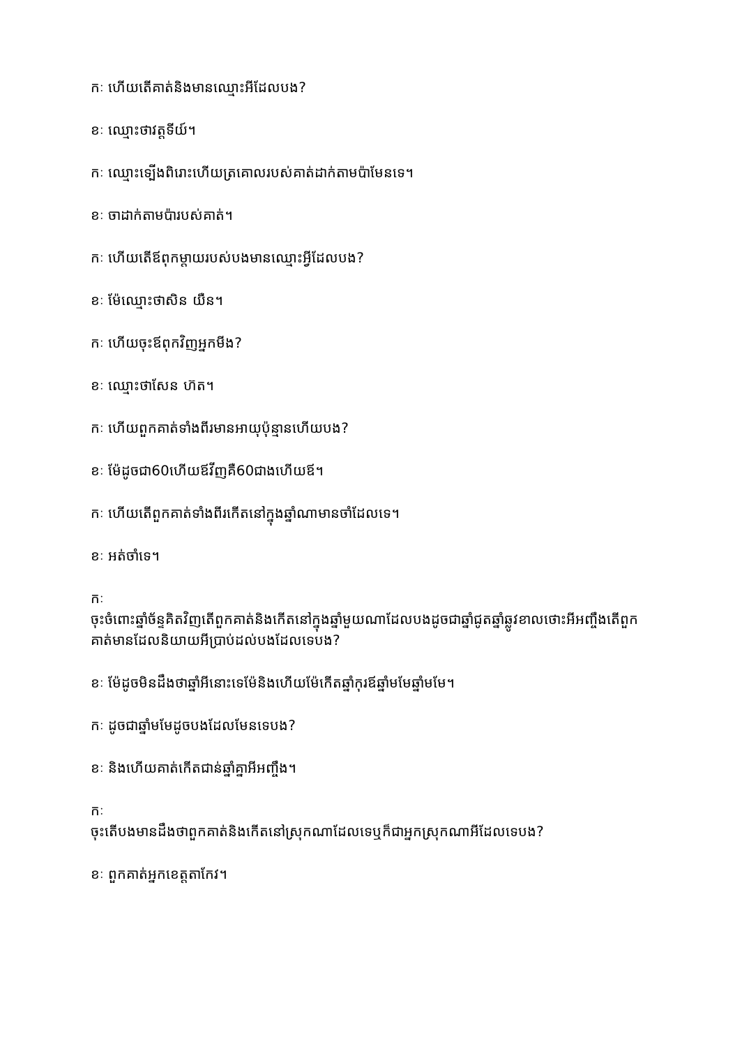កៈ ហើយតើគាត់និងមានឈ្មោះអីដែលបង?
ខៈ ឈ្មោះថាវត្តទីយ៍។
កៈ ឈ្មោះទ្បើងពិរោះហើយត្រគោលរបស់គាត់ដាក់តាមប៉ាមែនទេ។
ខៈ ចាដាក់តាមប៉ារបស់គាត់។
កៈ ហើយតើឪពុកម្តាយរបស់បងមានឈ្មោះអ្វីដែលបង?
ខៈ ម៉ែឈ្មោះថាសិន យឺន។
កៈ ហើយចុះឪពុកវិញអ្នកមីង?
ខៈ ឈ្មោះថាសែន ហ៊ត។
កៈ ហើយពួកគាត់ទាំងពីរមានអាយុប៉ុន្មានហើយបង?
ខៈ ម៉ែដូចជា60ហើយឪវីញគឺ60ជាងហើយឪ។
កៈ ហើយតើពួកគាត់ទាំងពីរកើតនៅក្នុងឆ្នាំណាមានចាំដែលទេ។
ខៈ អត់ចាំទេ។
កៈ
ចុះចំពោះឆ្នាំច័ន្ទគិតវិញតើពួកគាត់និងកើតនៅក្នុងឆ្នាំមួយណាដែលបងដូចជាឆ្នាំជូតឆ្នាំឆ្លូវខាលថោះអីអញ្ចឹងតើពួកគាត់មានដែលនិយាយអីប្រាប់ដល់បងដែលទេបង?
ខៈ ម៉ែដូចមិនដឹងថាឆ្នាំអីនោះទេម៉ែនិងហើយម៉ែកើតឆ្នាំកុរឪឆ្នាំមមែឆ្នាំមមែ។
កៈ ដូចជាឆ្នាំមមែដូចបងដែលមែនទេបង?
ខៈ និងហើយគាត់កើតជាន់ឆ្នាំគ្នាអីអញ្ចឹង។
កៈ
ចុះតើបងមានដឹងថាពួកគាត់និងកើតនៅស្រុកណាដែលទេឬក៏ជាអ្នកស្រុកណាអីដែលទេបង?
ខៈ ពួកគាត់អ្នកខេត្តតាកែវ។